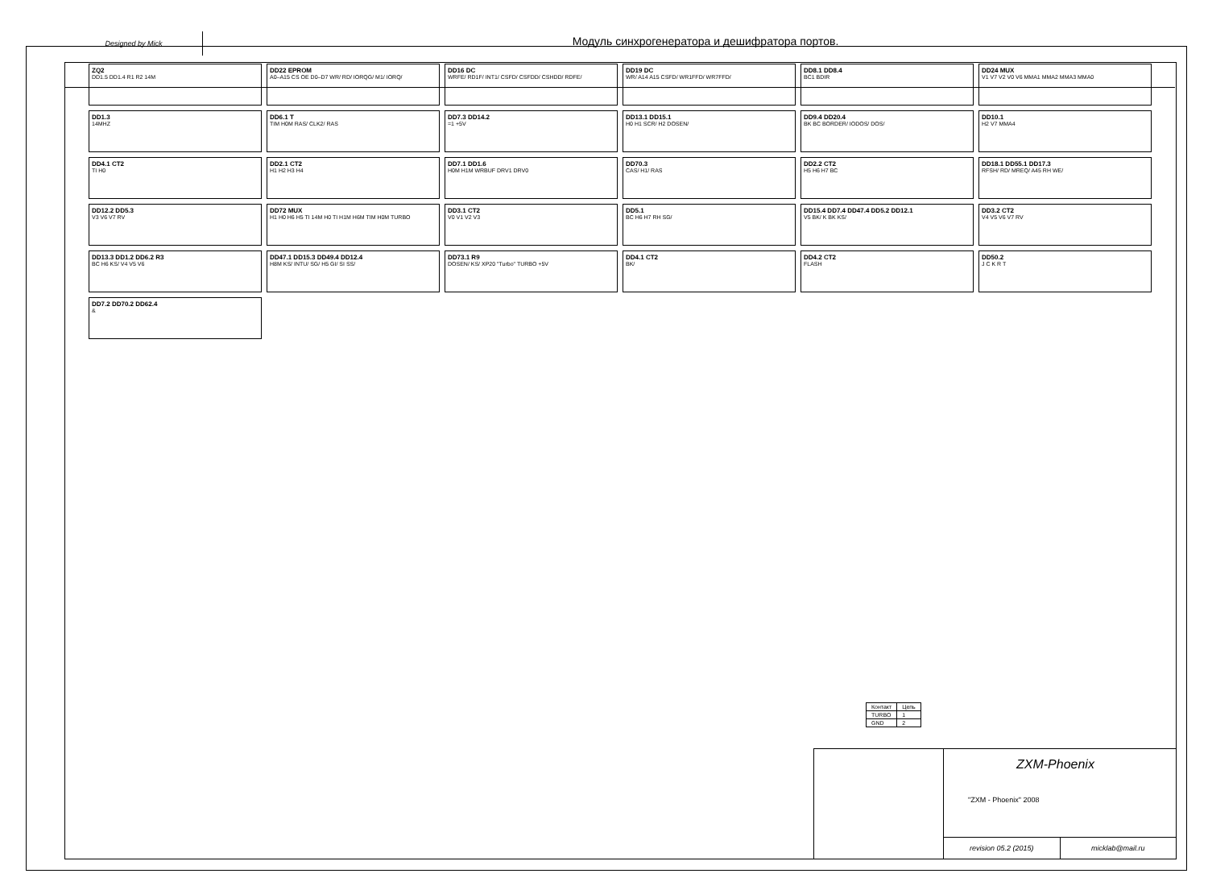Designed by Mick
Модуль синхрогенератора и дешифратора портов.
ZQ2
DD1.5 DD1.4 R1 R2 14M
DD22 EPROM
A0–A15 CS OE D0–D7 WR/ RD/ IORQG/ M1/ IORQ/
DD16 DC
WRFE/ RD1F/ INT1/ CSFD/ CSFDD/ CSHDD/ RDFE/
DD19 DC
WR/ A14 A15 CSFD/ WR1FFD/ WR7FFD/
DD8.1 DD8.4
BC1 BDIR
DD24 MUX
V1 V7 V2 V0 V6 MMA1 MMA2 MMA3 MMA0
DD1.3
14MHZ
DD6.1 T
TIM H0M RAS/ CLK2/ RAS
DD7.3 DD14.2
=1 +5V
DD13.1 DD15.1
H0 H1 SCR/ H2 DOSEN/
DD9.4 DD20.4
BK BC BORDER/ IODOS/ DOS/
DD10.1
H2 V7 MMA4
DD4.1 CT2
TI H0
DD2.1 CT2
H1 H2 H3 H4
DD7.1 DD1.6
H0M H1M WRBUF DRV1 DRV0
DD70.3
CAS/ H1/ RAS
DD2.2 CT2
H5 H6 H7 BC
DD18.1 DD55.1 DD17.3
RFSH/ RD/ MREQ/ A45 RH WE/
DD12.2 DD5.3
V3 V6 V7 RV
DD72 MUX
H1 H0 H6 H5 TI 14M H0 TI H1M H6M TIM H0M TURBO
DD3.1 CT2
V0 V1 V2 V3
DD5.1
BC H6 H7 RH SG/
DD15.4 DD7.4 DD47.4 DD5.2 DD12.1
V5 BK/ K BK KS/
DD3.2 CT2
V4 V5 V6 V7 RV
DD13.3 DD1.2 DD6.2 R3
BC H6 KS/ V4 V5 V6
DD47.1 DD15.3 DD49.4 DD12.4
H8M KS/ INTU/ SG/ H5 GI/ SI SS/
DD73.1 R9
DOSEN/ KS/ XP20 "Turbo" TURBO +5V
DD4.1 CT2
BK/
DD4.2 CT2
FLASH
DD50.2
J C K R T
DD7.2 DD70.2 DD62.4
&
| Контакт | Цепь |
| --- | --- |
| TURBO | 1 |
| GND | 2 |
ZXM-Phoenix
"ZXM - Phoenix" 2008
revision 05.2 (2015) micklab@mail.ru